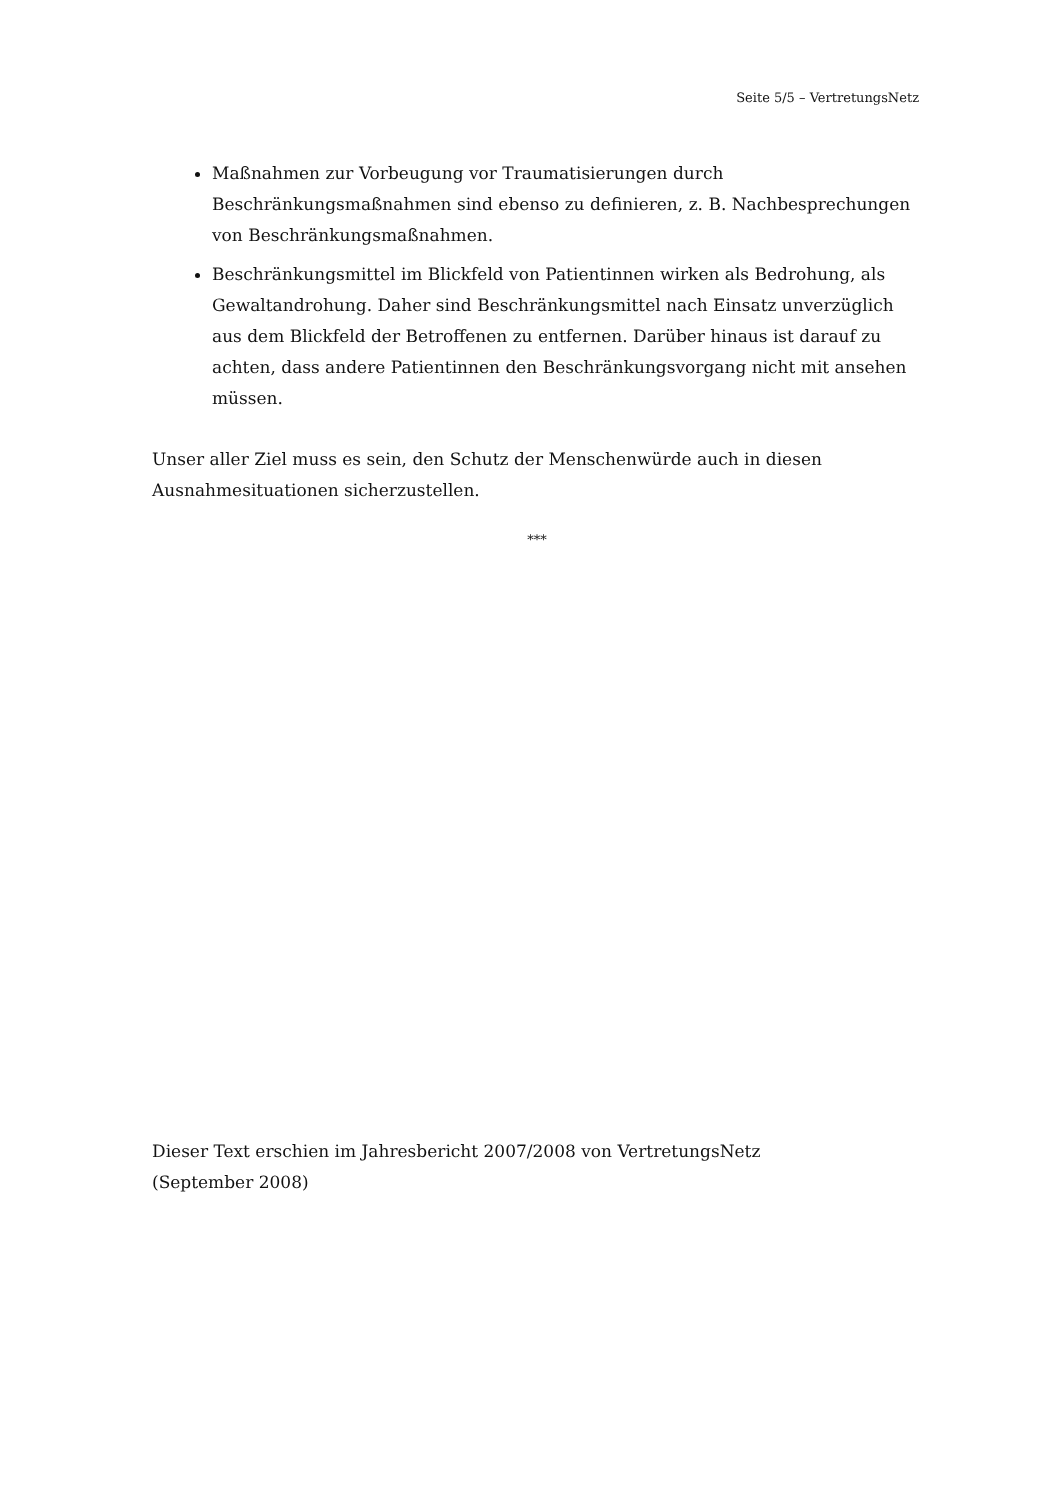Seite 5/5 – VertretungsNetz
Maßnahmen zur Vorbeugung vor Traumatisierungen durch Beschränkungsmaßnahmen sind ebenso zu definieren, z. B. Nachbesprechungen von Beschränkungsmaßnahmen.
Beschränkungsmittel im Blickfeld von Patientinnen wirken als Bedrohung, als Gewaltandrohung. Daher sind Beschränkungsmittel nach Einsatz unverzüglich aus dem Blickfeld der Betroffenen zu entfernen. Darüber hinaus ist darauf zu achten, dass andere Patientinnen den Beschränkungsvorgang nicht mit ansehen müssen.
Unser aller Ziel muss es sein, den Schutz der Menschenwürde auch in diesen Ausnahmesituationen sicherzustellen.
***
Dieser Text erschien im Jahresbericht 2007/2008 von VertretungsNetz
(September 2008)